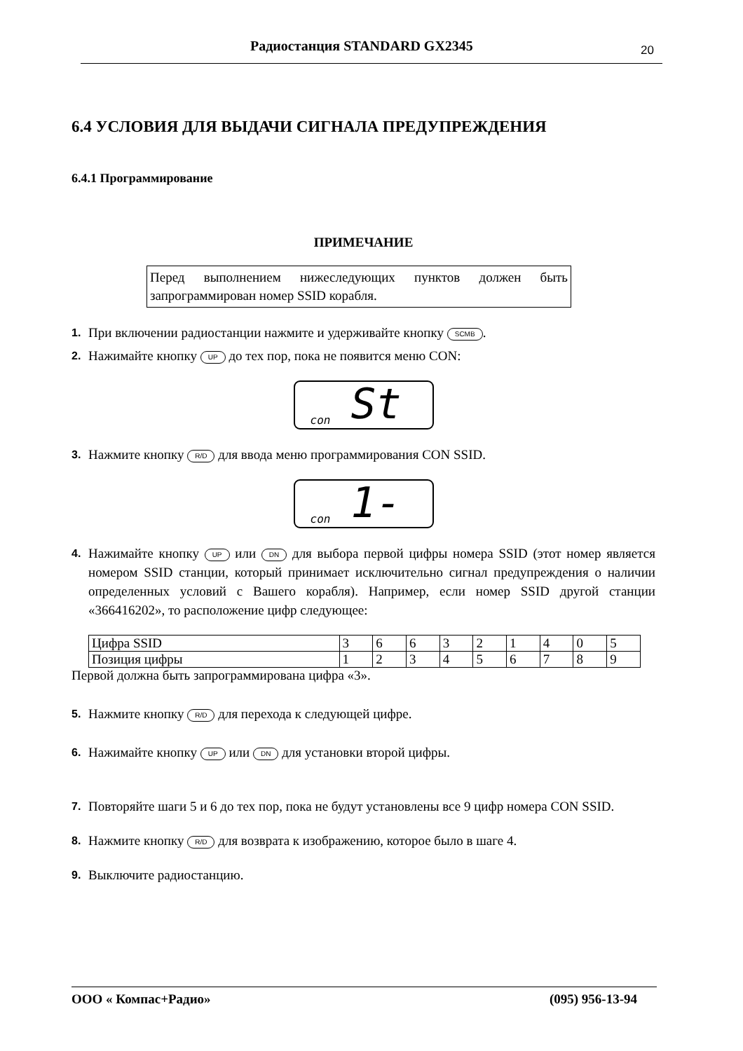Радиостанция STANDARD GX2345 20
6.4 УСЛОВИЯ ДЛЯ ВЫДАЧИ СИГНАЛА ПРЕДУПРЕЖДЕНИЯ
6.4.1 Программирование
ПРИМЕЧАНИЕ
Перед выполнением нижеследующих пунктов должен быть запрограммирован номер SSID корабля.
1. При включении радиостанции нажмите и удерживайте кнопку SCMB.
2. Нажимайте кнопку UP до тех пор, пока не появится меню CON:
con St
3. Нажмите кнопку R/D для ввода меню программирования CON SSID.
con 1-
4. Нажимайте кнопку UP или DN для выбора первой цифры номера SSID (этот номер является номером SSID станции, который принимает исключительно сигнал предупреждения о наличии определенных условий с Вашего корабля). Например, если номер SSID другой станции «366416202», то расположение цифр следующее:
| Цифра SSID | 3 | 6 | 6 | 3 | 2 | 1 | 4 | 0 | 5 |
| Позиция цифры | 1 | 2 | 3 | 4 | 5 | 6 | 7 | 8 | 9 |
Первой должна быть запрограммирована цифра «3».
5. Нажмите кнопку R/D для перехода к следующей цифре.
6. Нажимайте кнопку UP или DN для установки второй цифры.
7. Повторяйте шаги 5 и 6 до тех пор, пока не будут установлены все 9 цифр номера CON SSID.
8. Нажмите кнопку R/D для возврата к изображению, которое было в шаге 4.
9. Выключите радиостанцию.
ООО « Компас+Радио» (095) 956-13-94